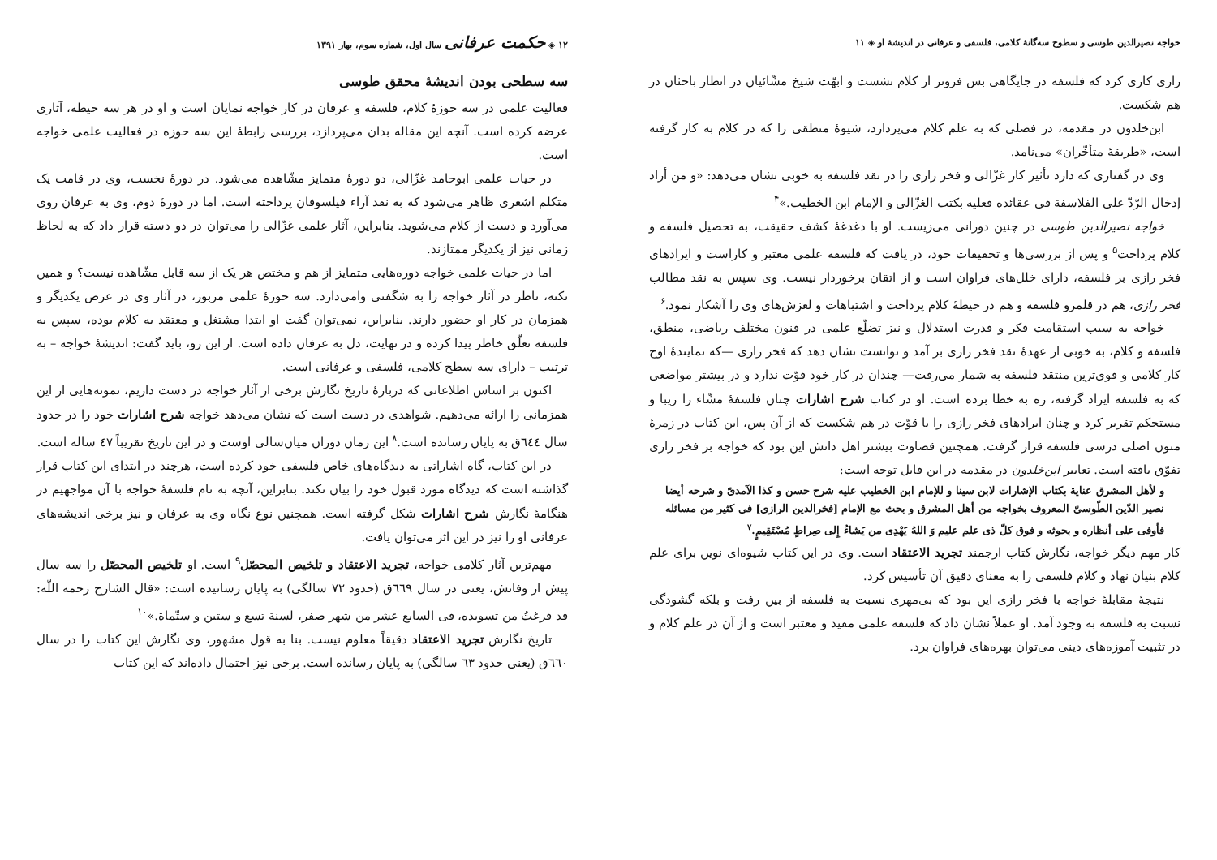خواجه نصیرالدین طوسی و سطوح سه‌گانهٔ کلامی، فلسفی و عرفانی در اندیشهٔ او ◈ ۱۱
رازی کاری کرد که فلسفه در جایگاهی بس فروتر از کلام نشست و ابهّت شیخ مشّائیان در انظار باحثان در هم شکست.
ابن‌خلدون در مقدمه، در فصلی که به علم کلام می‌پردازد، شیوهٔ منطقی را که در کلام به کار گرفته است، «طریقهٔ متأخّران» می‌نامد.
وی در گفتاری که دارد تأثیر کار غزّالی و فخر رازی را در نقد فلسفه به خوبی نشان می‌دهد: «و من أراد إدخال الرّدّ علی الفلاسفة فی عقائده فعلیه بکتب الغزّالی و الإمام ابن الخطیب.»<sup>۴</sup>
خواجه نصیرالدین طوسی در چنین دورانی می‌زیست. او با دغدغهٔ کشف حقیقت، به تحصیل فلسفه و کلام پرداخت<sup>۵</sup> و پس از بررسی‌ها و تحقیقات خود، در یافت که فلسفه علمی معتبر و کاراست و ایرادهای فخر رازی بر فلسفه، دارای خلل‌های فراوان است و از اتقان برخوردار نیست. وی سپس به نقد مطالب فخر رازی، هم در قلمرو فلسفه و هم در حیطهٔ کلام پرداخت و اشتباهات و لغزش‌های وی را آشکار نمود.<sup>۶</sup>
خواجه به سبب استقامت فکر و قدرت استدلال و نیز تضلّع علمی در فنون مختلف ریاضی، منطق، فلسفه و کلام، به خوبی از عهدهٔ نقد فخر رازی بر آمد و توانست نشان دهد که فخر رازی —که نمایندهٔ اوج کار کلامی و قوی‌ترین منتقد فلسفه به شمار می‌رفت— چندان در کار خود قوّت ندارد و در بیشتر مواضعی که به فلسفه ایراد گرفته، ره به خطا برده است. او در کتاب شرح اشارات چنان فلسفهٔ مشّاء را زیبا و مستحکم تقریر کرد و چنان ایرادهای فخر رازی را با قوّت در هم شکست که از آن پس، این کتاب در زمرهٔ متون اصلی درسی فلسفه قرار گرفت. همچنین قضاوت بیشتر اهل دانش این بود که خواجه بر فخر رازی تفوّق یافته است. تعابیر ابن‌خلدون در مقدمه در این قابل توجه است:
و لأهل المشرق عنایة بکتاب الإشارات لابن سینا و للإمام ابن الخطیب علیه شرح حسن و کذا الآمدیّ و شرحه أیضا نصیر الدّین الطّوسیّ المعروف بخواجه من أهل المشرق و بحث مع الإمام [فخرالدین الرازی] فی کثیر من مسائله فأوفی علی أنظاره و بحوثه و فوق کلّ ذی علم علیم وَ اللهُ یَهْدِی من یَشاءُ إِلی صِراطٍ مُسْتَقِیمٍ.<sup>۷</sup>
کار مهم دیگر خواجه، نگارش کتاب ارجمند تجرید الاعتقاد است. وی در این کتاب شیوه‌ای نوین برای علم کلام بنیان نهاد و کلام فلسفی را به معنای دقیق آن تأسیس کرد.
نتیجهٔ مقابلهٔ خواجه با فخر رازی این بود که بی‌مهری نسبت به فلسفه از بین رفت و بلکه گشودگی نسبت به فلسفه به وجود آمد. او عملاً نشان داد که فلسفه علمی مفید و معتبر است و از آن در علم کلام و در تثبیت آموزه‌های دینی می‌توان بهره‌های فراوان برد.
۱۲ ◈ حکمت عرفانی سال اول، شماره سوم، بهار ۱۳۹۱
سه سطحی بودن اندیشهٔ محقق طوسی
فعالیت علمی در سه حوزهٔ کلام، فلسفه و عرفان در کار خواجه نمایان است و او در هر سه حیطه، آثاری عرضه کرده است. آنچه این مقاله بدان می‌پردازد، بررسی رابطهٔ این سه حوزه در فعالیت علمی خواجه است.
در حیات علمی ابوحامد غزّالی، دو دورهٔ متمایز مشّاهده می‌شود. در دورهٔ نخست، وی در قامت یک متکلم اشعری ظاهر می‌شود که به نقد آراء فیلسوفان پرداخته است. اما در دورهٔ دوم، وی به عرفان روی می‌آورد و دست از کلام می‌شوید. بنابراین، آثار علمی غزّالی را می‌توان در دو دسته قرار داد که به لحاظ زمانی نیز از یکدیگر ممتازند.
اما در حیات علمی خواجه دوره‌هایی متمایز از هم و مختص هر یک از سه قابل مشّاهده نیست؟ و همین نکته، ناظر در آثار خواجه را به شگفتی وامی‌دارد. سه حوزهٔ علمی مزبور، در آثار وی در عرض یکدیگر و همزمان در کار او حضور دارند. بنابراین، نمی‌توان گفت او ابتدا مشتغل و معتقد به کلام بوده، سپس به فلسفه تعلّق خاطر پیدا کرده و در نهایت، دل به عرفان داده است. از این رو، باید گفت: اندیشهٔ خواجه – به ترتیب – دارای سه سطح کلامی، فلسفی و عرفانی است.
اکنون بر اساس اطلاعاتی که دربارهٔ تاریخ نگارش برخی از آثار خواجه در دست داریم، نمونه‌هایی از این همزمانی را ارائه می‌دهیم. شواهدی در دست است که نشان می‌دهد خواجه شرح اشارات خود را در حدود سال ٦٤٤ق به پایان رسانده است.<sup>۸</sup> این زمان دوران میان‌سالی اوست و در این تاریخ تقریباً ٤٧ ساله است.
در این کتاب، گاه اشاراتی به دیدگاه‌های خاص فلسفی خود کرده است، هرچند در ابتدای این کتاب قرار گذاشته است که دیدگاه مورد قبول خود را بیان نکند. بنابراین، آنچه به نام فلسفهٔ خواجه با آن مواجهیم در هنگامهٔ نگارش شرح اشارات شکل گرفته است. همچنین نوع نگاه وی به عرفان و نیز برخی اندیشه‌های عرفانی او را نیز در این اثر می‌توان یافت.
مهم‌ترین آثار کلامی خواجه، تجرید الاعتقاد و تلخیص المحصّل<sup>۹</sup> است. او تلخیص المحصّل را سه سال پیش از وفاتش، یعنی در سال ٦٦٩ق (حدود ٧٢ سالگی) به پایان رسانیده است: «قال الشارح رحمه اللّه: قد فرغتُ من تسویده، فی السابع عشر من شهر صفر، لسنة تسع و ستین و ستّماة.»<sup>۱۰</sup>
تاریخ نگارش تجرید الاعتقاد دقیقاً معلوم نیست. بنا به قول مشهور، وی نگارش این کتاب را در سال ٦٦٠ق (یعنی حدود ٦٣ سالگی) به پایان رسانده است. برخی نیز احتمال داده‌اند که این کتاب